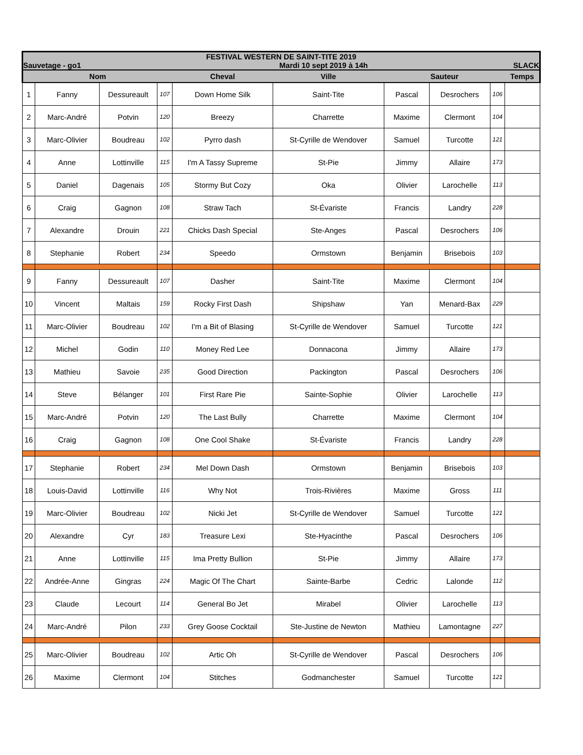| FESTIVAL WESTERN DE SAINT-TITE 2019 | | | | | | | | | |
| Sauvetage - go1 | | | Mardi 10 sept 2019 à 14h | | | | | SLACK | |
| Nom | | | | Cheval | Ville | Sauteur | | | Temps |
| 1 | Fanny | Dessureault | 107 | Down Home Silk | Saint-Tite | Pascal | Desrochers | 106 | |
| 2 | Marc-André | Potvin | 120 | Breezy | Charrette | Maxime | Clermont | 104 | |
| 3 | Marc-Olivier | Boudreau | 102 | Pyrro dash | St-Cyrille de Wendover | Samuel | Turcotte | 121 | |
| 4 | Anne | Lottinville | 115 | I'm A Tassy Supreme | St-Pie | Jimmy | Allaire | 173 | |
| 5 | Daniel | Dagenais | 105 | Stormy But Cozy | Oka | Olivier | Larochelle | 113 | |
| 6 | Craig | Gagnon | 108 | Straw Tach | St-Évariste | Francis | Landry | 228 | |
| 7 | Alexandre | Drouin | 221 | Chicks Dash Special | Ste-Anges | Pascal | Desrochers | 106 | |
| 8 | Stephanie | Robert | 234 | Speedo | Ormstown | Benjamin | Brisebois | 103 | |
| 9 | Fanny | Dessureault | 107 | Dasher | Saint-Tite | Maxime | Clermont | 104 | |
| 10 | Vincent | Maltais | 159 | Rocky First Dash | Shipshaw | Yan | Menard-Bax | 229 | |
| 11 | Marc-Olivier | Boudreau | 102 | I'm a Bit of Blasing | St-Cyrille de Wendover | Samuel | Turcotte | 121 | |
| 12 | Michel | Godin | 110 | Money Red Lee | Donnacona | Jimmy | Allaire | 173 | |
| 13 | Mathieu | Savoie | 235 | Good Direction | Packington | Pascal | Desrochers | 106 | |
| 14 | Steve | Bélanger | 101 | First Rare Pie | Sainte-Sophie | Olivier | Larochelle | 113 | |
| 15 | Marc-André | Potvin | 120 | The Last Bully | Charrette | Maxime | Clermont | 104 | |
| 16 | Craig | Gagnon | 108 | One Cool Shake | St-Évariste | Francis | Landry | 228 | |
| 17 | Stephanie | Robert | 234 | Mel Down Dash | Ormstown | Benjamin | Brisebois | 103 | |
| 18 | Louis-David | Lottinville | 116 | Why Not | Trois-Rivières | Maxime | Gross | 111 | |
| 19 | Marc-Olivier | Boudreau | 102 | Nicki Jet | St-Cyrille de Wendover | Samuel | Turcotte | 121 | |
| 20 | Alexandre | Cyr | 183 | Treasure Lexi | Ste-Hyacinthe | Pascal | Desrochers | 106 | |
| 21 | Anne | Lottinville | 115 | Ima Pretty Bullion | St-Pie | Jimmy | Allaire | 173 | |
| 22 | Andrée-Anne | Gingras | 224 | Magic Of The Chart | Sainte-Barbe | Cedric | Lalonde | 112 | |
| 23 | Claude | Lecourt | 114 | General Bo Jet | Mirabel | Olivier | Larochelle | 113 | |
| 24 | Marc-André | Pilon | 233 | Grey Goose Cocktail | Ste-Justine de Newton | Mathieu | Lamontagne | 227 | |
| 25 | Marc-Olivier | Boudreau | 102 | Artic Oh | St-Cyrille de Wendover | Pascal | Desrochers | 106 | |
| 26 | Maxime | Clermont | 104 | Stitches | Godmanchester | Samuel | Turcotte | 121 | |